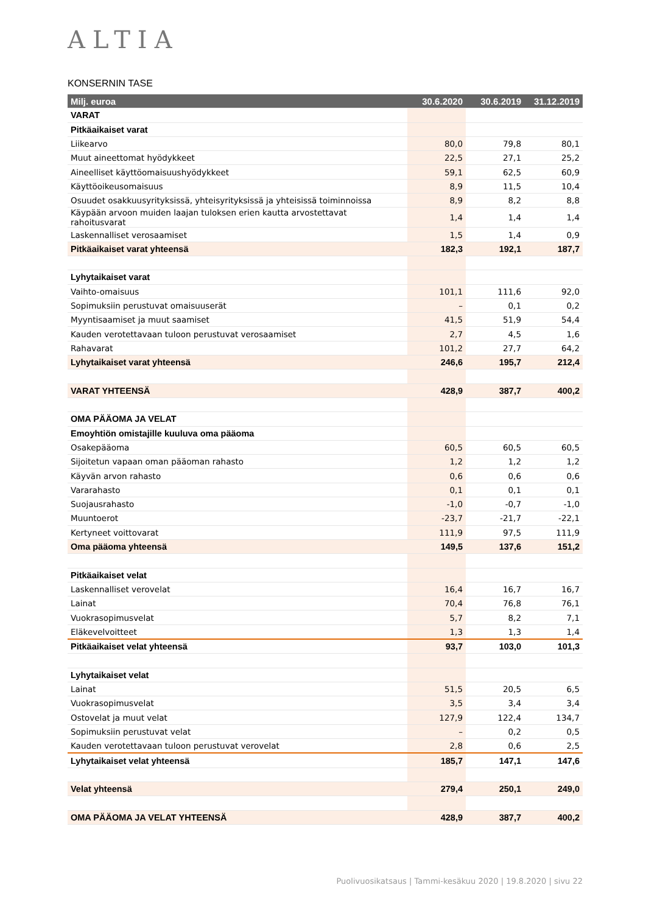ALTIA
KONSERNIN TASE
| Milj. euroa | 30.6.2020 | 30.6.2019 | 31.12.2019 |
| --- | --- | --- | --- |
| VARAT | | | |
| Pitkäaikaiset varat | | | |
| Liikearvo | 80,0 | 79,8 | 80,1 |
| Muut aineettomat hyödykkeet | 22,5 | 27,1 | 25,2 |
| Aineelliset käyttöomaisuushyödykkeet | 59,1 | 62,5 | 60,9 |
| Käyttöoikeusomaisuus | 8,9 | 11,5 | 10,4 |
| Osuudet osakkuusyrityksissä, yhteisyrityksissä ja yhteisissä toiminnoissa | 8,9 | 8,2 | 8,8 |
| Käypään arvoon muiden laajan tuloksen erien kautta arvostettavat rahoitusvarat | 1,4 | 1,4 | 1,4 |
| Laskennalliset verosaamiset | 1,5 | 1,4 | 0,9 |
| Pitkäaikaiset varat yhteensä | 182,3 | 192,1 | 187,7 |
| Lyhytaikaiset varat | | | |
| Vaihto-omaisuus | 101,1 | 111,6 | 92,0 |
| Sopimuksiin perustuvat omaisuuserät | – | 0,1 | 0,2 |
| Myyntisaamiset ja muut saamiset | 41,5 | 51,9 | 54,4 |
| Kauden verotettavaan tuloon perustuvat verosaamiset | 2,7 | 4,5 | 1,6 |
| Rahavarat | 101,2 | 27,7 | 64,2 |
| Lyhytaikaiset varat yhteensä | 246,6 | 195,7 | 212,4 |
| VARAT YHTEENSÄ | 428,9 | 387,7 | 400,2 |
| OMA PÄÄOMA JA VELAT | | | |
| Emoyhtiön omistajille kuuluva oma pääoma | | | |
| Osakepääoma | 60,5 | 60,5 | 60,5 |
| Sijoitetun vapaan oman pääoman rahasto | 1,2 | 1,2 | 1,2 |
| Käyvän arvon rahasto | 0,6 | 0,6 | 0,6 |
| Vararahasto | 0,1 | 0,1 | 0,1 |
| Suojausrahasto | -1,0 | -0,7 | -1,0 |
| Muuntoerot | -23,7 | -21,7 | -22,1 |
| Kertyneet voittovarat | 111,9 | 97,5 | 111,9 |
| Oma pääoma yhteensä | 149,5 | 137,6 | 151,2 |
| Pitkäaikaiset velat | | | |
| Laskennalliset verovelat | 16,4 | 16,7 | 16,7 |
| Lainat | 70,4 | 76,8 | 76,1 |
| Vuokrasopimusvelat | 5,7 | 8,2 | 7,1 |
| Eläkevelvoitteet | 1,3 | 1,3 | 1,4 |
| Pitkäaikaiset velat yhteensä | 93,7 | 103,0 | 101,3 |
| Lyhytaikaiset velat | | | |
| Lainat | 51,5 | 20,5 | 6,5 |
| Vuokrasopimusvelat | 3,5 | 3,4 | 3,4 |
| Ostovelat ja muut velat | 127,9 | 122,4 | 134,7 |
| Sopimuksiin perustuvat velat | – | 0,2 | 0,5 |
| Kauden verotettavaan tuloon perustuvat verovelat | 2,8 | 0,6 | 2,5 |
| Lyhytaikaiset velat yhteensä | 185,7 | 147,1 | 147,6 |
| Velat yhteensä | 279,4 | 250,1 | 249,0 |
| OMA PÄÄOMA JA VELAT YHTEENSÄ | 428,9 | 387,7 | 400,2 |
Puolivuosikatsaus | Tammi-kesäkuu 2020 | 19.8.2020 | sivu 22